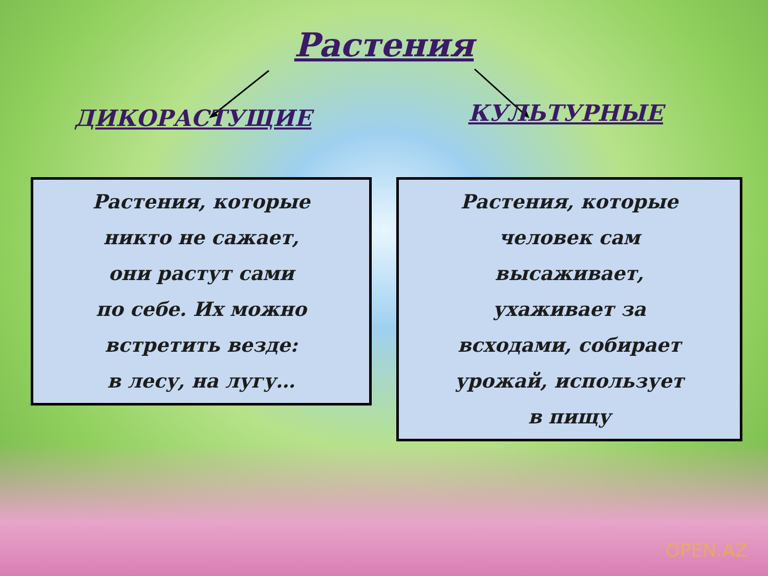Растения
ДИКОРАСТУЩИЕ
КУЛЬТУРНЫЕ
Растения, которые
никто не сажает,
они растут сами
по себе. Их можно
встретить везде:
в лесу, на лугу…
Растения, которые
человек сам
высаживает,
ухаживает за
всходами, собирает
урожай, использует
в пищу
OPEN.AZ